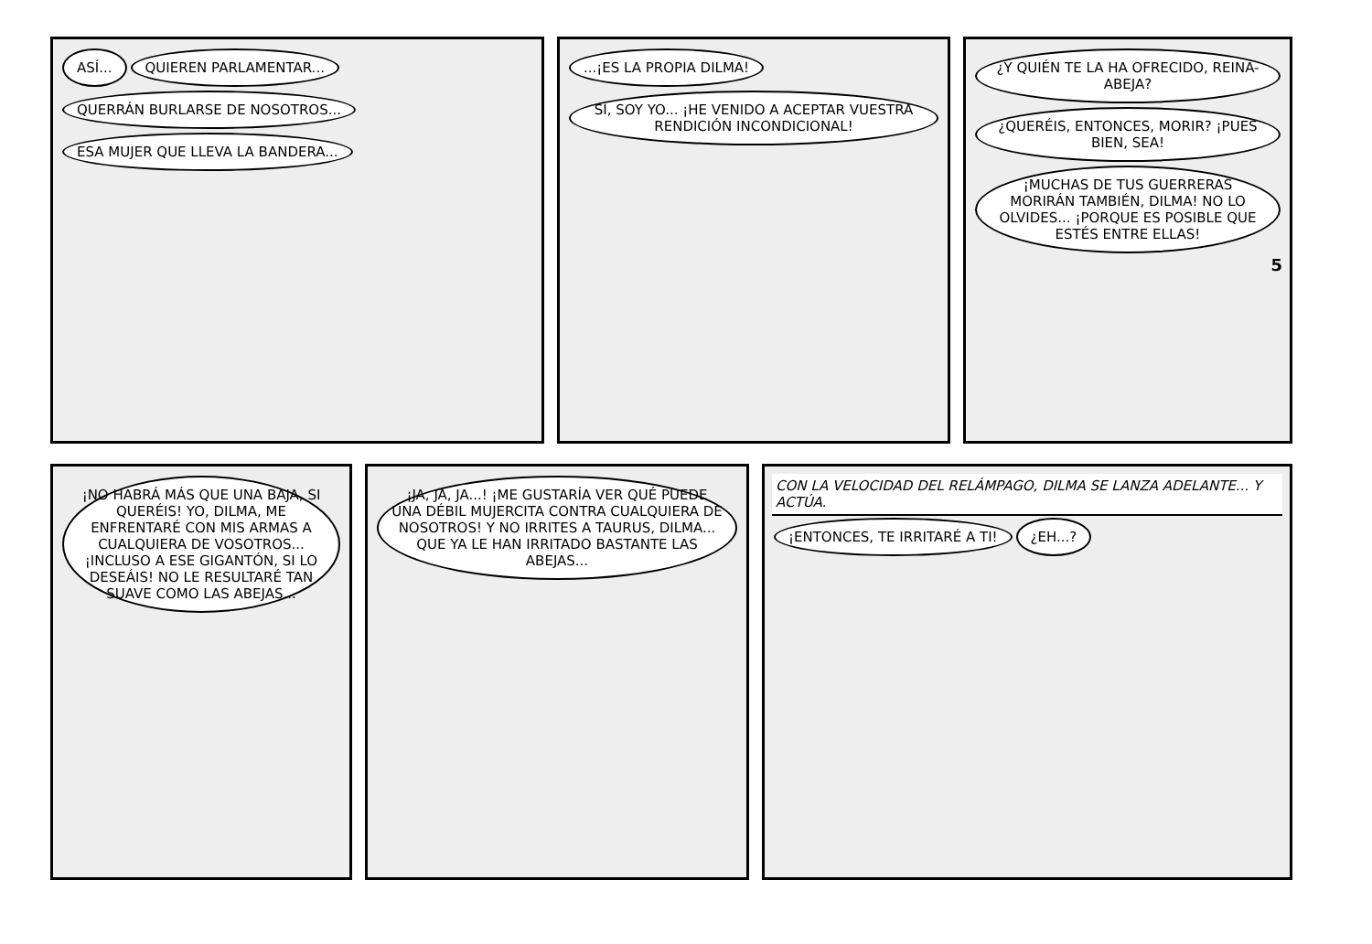ASÍ... QUIEREN PARLAMENTAR...
QUERRÁN BURLARSE DE NOSOTROS...
ESA MUJER QUE LLEVA LA BANDERA...
...¡ES LA PROPIA DILMA!
SÍ, SOY YO... ¡HE VENIDO A ACEPTAR VUESTRA RENDICIÓN INCONDICIONAL!
¿Y QUIÉN TE LA HA OFRECIDO, REINA-ABEJA?
¿QUERÉIS, ENTONCES, MORIR? ¡PUES BIEN, SEA!
¡MUCHAS DE TUS GUERRERAS MORIRÁN TAMBIÉN, DILMA! NO LO OLVIDES... ¡PORQUE ES POSIBLE QUE ESTÉS ENTRE ELLAS!
5
¡NO HABRÁ MÁS QUE UNA BAJA, SI QUERÉIS! YO, DILMA, ME ENFRENTARÉ CON MIS ARMAS A CUALQUIERA DE VOSOTROS... ¡INCLUSO A ESE GIGANTÓN, SI LO DESEÁIS! NO LE RESULTARÉ TAN SUAVE COMO LAS ABEJAS...
¡JA, JA, JA...! ¡ME GUSTARÍA VER QUÉ PUEDE UNA DÉBIL MUJERCITA CONTRA CUALQUIERA DE NOSOTROS! Y NO IRRITES A TAURUS, DILMA... QUE YA LE HAN IRRITADO BASTANTE LAS ABEJAS...
CON LA VELOCIDAD DEL RELÁMPAGO, DILMA SE LANZA ADELANTE... Y ACTÚA.
¡ENTONCES, TE IRRITARÉ A TI! ¿EH...?